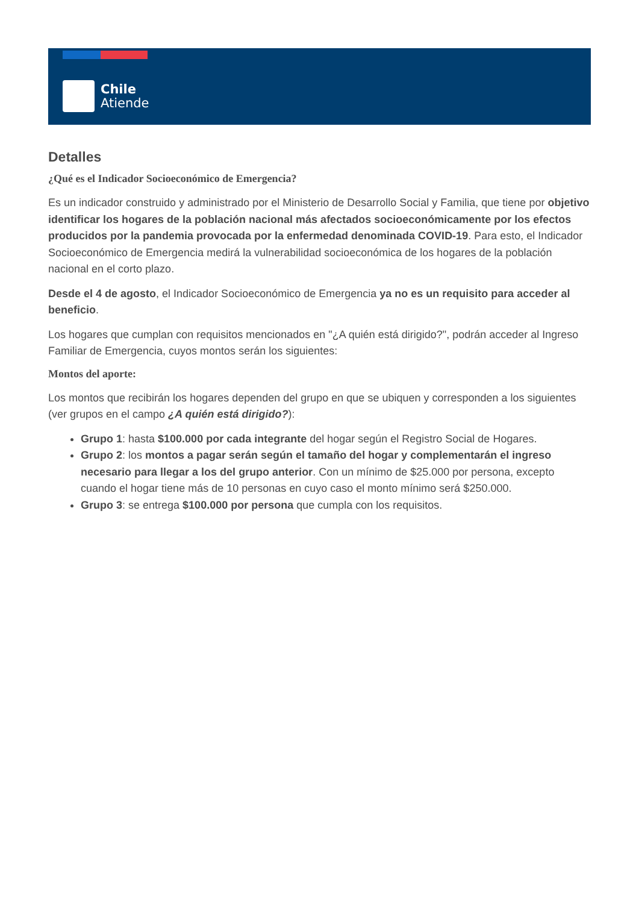Chile
Atiende
Detalles
¿Qué es el Indicador Socioeconómico de Emergencia?
Es un indicador construido y administrado por el Ministerio de Desarrollo Social y Familia, que tiene por objetivo identificar los hogares de la población nacional más afectados socioeconómicamente por los efectos producidos por la pandemia provocada por la enfermedad denominada COVID-19. Para esto, el Indicador Socioeconómico de Emergencia medirá la vulnerabilidad socioeconómica de los hogares de la población nacional en el corto plazo.
Desde el 4 de agosto, el Indicador Socioeconómico de Emergencia ya no es un requisito para acceder al beneficio.
Los hogares que cumplan con requisitos mencionados en "¿A quién está dirigido?", podrán acceder al Ingreso Familiar de Emergencia, cuyos montos serán los siguientes:
Montos del aporte:
Los montos que recibirán los hogares dependen del grupo en que se ubiquen y corresponden a los siguientes (ver grupos en el campo ¿A quién está dirigido?):
Grupo 1: hasta $100.000 por cada integrante del hogar según el Registro Social de Hogares.
Grupo 2: los montos a pagar serán según el tamaño del hogar y complementarán el ingreso necesario para llegar a los del grupo anterior. Con un mínimo de $25.000 por persona, excepto cuando el hogar tiene más de 10 personas en cuyo caso el monto mínimo será $250.000.
Grupo 3: se entrega $100.000 por persona que cumpla con los requisitos.